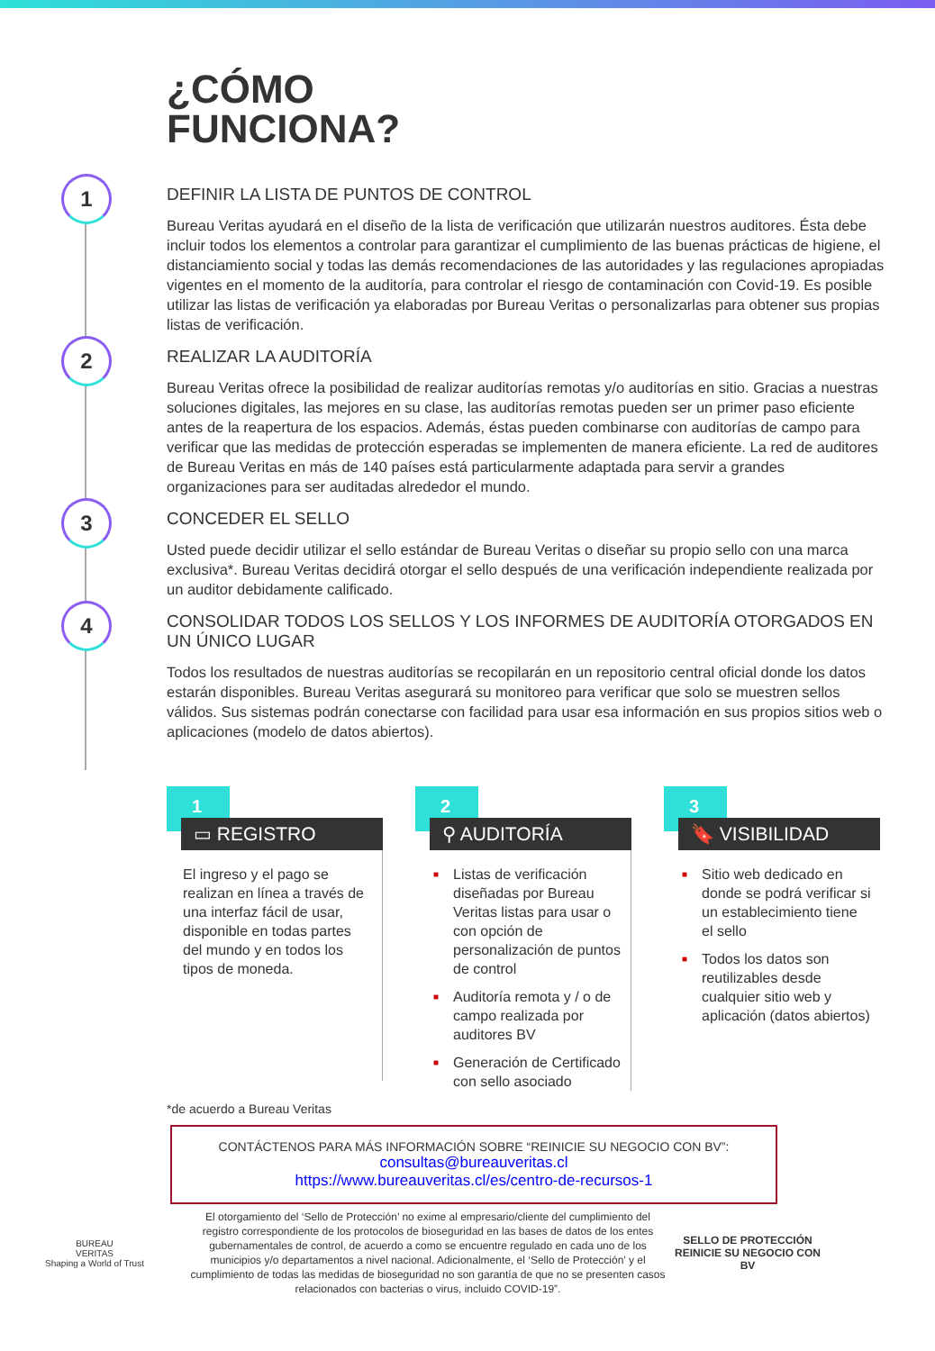¿CÓMO
FUNCIONA?
1
DEFINIR LA LISTA DE PUNTOS DE CONTROL
Bureau Veritas ayudará en el diseño de la lista de verificación que utilizarán nuestros auditores. Ésta debe incluir todos los elementos a controlar para garantizar el cumplimiento de las buenas prácticas de higiene, el distanciamiento social y todas las demás recomendaciones de las autoridades y las regulaciones apropiadas vigentes en el momento de la auditoría, para controlar el riesgo de contaminación con Covid-19. Es posible utilizar las listas de verificación ya elaboradas por Bureau Veritas o personalizarlas para obtener sus propias listas de verificación.
2
REALIZAR LA AUDITORÍA
Bureau Veritas ofrece la posibilidad de realizar auditorías remotas y/o auditorías en sitio. Gracias a nuestras soluciones digitales, las mejores en su clase, las auditorías remotas pueden ser un primer paso eficiente antes de la reapertura de los espacios. Además, éstas pueden combinarse con auditorías de campo para verificar que las medidas de protección esperadas se implementen de manera eficiente. La red de auditores de Bureau Veritas en más de 140 países está particularmente adaptada para servir a grandes organizaciones para ser auditadas alrededor el mundo.
3
CONCEDER EL SELLO
Usted puede decidir utilizar el sello estándar de Bureau Veritas o diseñar su propio sello con una marca exclusiva*. Bureau Veritas decidirá otorgar el sello después de una verificación independiente realizada por un auditor debidamente calificado.
4
CONSOLIDAR TODOS LOS SELLOS Y LOS INFORMES DE AUDITORÍA OTORGADOS EN UN ÚNICO LUGAR
Todos los resultados de nuestras auditorías se recopilarán en un repositorio central oficial donde los datos estarán disponibles. Bureau Veritas asegurará su monitoreo para verificar que solo se muestren sellos válidos. Sus sistemas podrán conectarse con facilidad para usar esa información en sus propios sitios web o aplicaciones (modelo de datos abiertos).
1
▭ REGISTRO
El ingreso y el pago se realizan en línea a través de una interfaz fácil de usar, disponible en todas partes del mundo y en todos los tipos de moneda.
2
⚲ AUDITORÍA
■ Listas de verificación diseñadas por Bureau Veritas listas para usar o con opción de personalización de puntos de control
■ Auditoría remota y / o de campo realizada por auditores BV
■ Generación de Certificado con sello asociado
3
🔖 VISIBILIDAD
■ Sitio web dedicado en donde se podrá verificar si un establecimiento tiene el sello
■ Todos los datos son reutilizables desde cualquier sitio web y aplicación (datos abiertos)
*de acuerdo a Bureau Veritas
CONTÁCTENOS PARA MÁS INFORMACIÓN SOBRE “REINICIE SU NEGOCIO CON BV”:
consultas@bureauveritas.cl
https://www.bureauveritas.cl/es/centro-de-recursos-1
BUREAU
VERITAS
Shaping a World of Trust
El otorgamiento del ‘Sello de Protección’ no exime al empresario/cliente del cumplimiento del registro correspondiente de los protocolos de bioseguridad en las bases de datos de los entes gubernamentales de control, de acuerdo a como se encuentre regulado en cada uno de los municipios y/o departamentos a nivel nacional. Adicionalmente, el ‘Sello de Protección’ y el cumplimiento de todas las medidas de bioseguridad no son garantía de que no se presenten casos relacionados con bacterias o virus, incluido COVID-19”.
SELLO DE PROTECCIÓN
REINICIE SU NEGOCIO CON BV